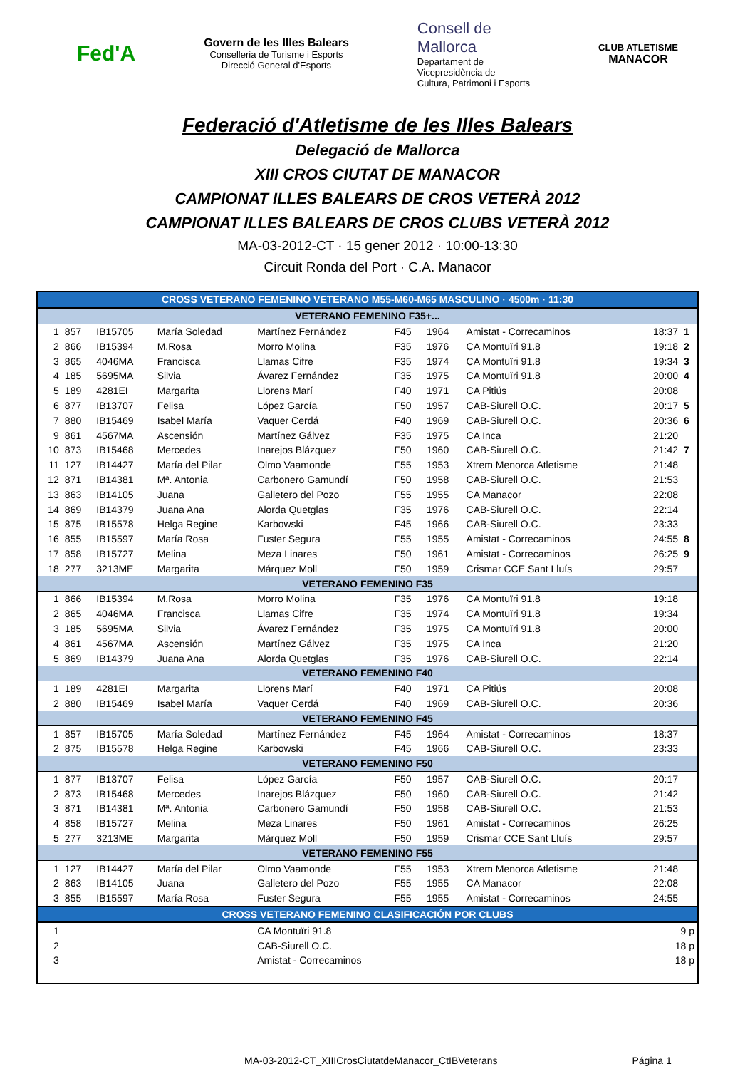Fed'A
Govern de les Illes Balears
Conselleria de Turisme i Esports
Direcció General d'Esports
Consell de
Mallorca
Departament de
Vicepresidència de
Cultura, Patrimoni i Esports
CLUB ATLETISME
MANACOR
Federació d'Atletisme de les Illes Balears
Delegació de Mallorca
XIII CROS CIUTAT DE MANACOR
CAMPIONAT ILLES BALEARS DE CROS VETERÀ 2012
CAMPIONAT ILLES BALEARS DE CROS CLUBS VETERÀ 2012
MA-03-2012-CT · 15 gener 2012 · 10:00-13:30
Circuit Ronda del Port · C.A. Manacor
| CROSS VETERANO FEMENINO VETERANO M55-M60-M65 MASCULINO · 4500m · 11:30 | | | | | | | | | | |
| VETERANO FEMENINO F35+... | | | | | | | | | | |
| 1 | 857 | IB15705 | María Soledad | Martínez Fernández | F45 | 1964 | Amistat - Correcaminos | | 18:37 | 1 |
| 2 | 866 | IB15394 | M.Rosa | Morro Molina | F35 | 1976 | CA Montuïri 91.8 | | 19:18 | 2 |
| 3 | 865 | 4046MA | Francisca | Llamas Cifre | F35 | 1974 | CA Montuïri 91.8 | | 19:34 | 3 |
| 4 | 185 | 5695MA | Silvia | Ávarez Fernández | F35 | 1975 | CA Montuïri 91.8 | | 20:00 | 4 |
| 5 | 189 | 4281EI | Margarita | Llorens Marí | F40 | 1971 | CA Pitiús | | 20:08 | |
| 6 | 877 | IB13707 | Felisa | López García | F50 | 1957 | CAB-Siurell O.C. | | 20:17 | 5 |
| 7 | 880 | IB15469 | Isabel María | Vaquer Cerdá | F40 | 1969 | CAB-Siurell O.C. | | 20:36 | 6 |
| 9 | 861 | 4567MA | Ascensión | Martínez Gálvez | F35 | 1975 | CA Inca | | 21:20 | |
| 10 | 873 | IB15468 | Mercedes | Inarejos Blázquez | F50 | 1960 | CAB-Siurell O.C. | | 21:42 | 7 |
| 11 | 127 | IB14427 | María del Pilar | Olmo Vaamonde | F55 | 1953 | Xtrem Menorca Atletisme | | 21:48 | |
| 12 | 871 | IB14381 | Mª. Antonia | Carbonero Gamundí | F50 | 1958 | CAB-Siurell O.C. | | 21:53 | |
| 13 | 863 | IB14105 | Juana | Galletero del Pozo | F55 | 1955 | CA Manacor | | 22:08 | |
| 14 | 869 | IB14379 | Juana Ana | Alorda Quetglas | F35 | 1976 | CAB-Siurell O.C. | | 22:14 | |
| 15 | 875 | IB15578 | Helga Regine | Karbowski | F45 | 1966 | CAB-Siurell O.C. | | 23:33 | |
| 16 | 855 | IB15597 | María Rosa | Fuster Segura | F55 | 1955 | Amistat - Correcaminos | | 24:55 | 8 |
| 17 | 858 | IB15727 | Melina | Meza Linares | F50 | 1961 | Amistat - Correcaminos | | 26:25 | 9 |
| 18 | 277 | 3213ME | Margarita | Márquez Moll | F50 | 1959 | Crismar CCE Sant Lluís | | 29:57 | |
| VETERANO FEMENINO F35 | | | | | | | | | | |
| 1 | 866 | IB15394 | M.Rosa | Morro Molina | F35 | 1976 | CA Montuïri 91.8 | | 19:18 | |
| 2 | 865 | 4046MA | Francisca | Llamas Cifre | F35 | 1974 | CA Montuïri 91.8 | | 19:34 | |
| 3 | 185 | 5695MA | Silvia | Ávarez Fernández | F35 | 1975 | CA Montuïri 91.8 | | 20:00 | |
| 4 | 861 | 4567MA | Ascensión | Martínez Gálvez | F35 | 1975 | CA Inca | | 21:20 | |
| 5 | 869 | IB14379 | Juana Ana | Alorda Quetglas | F35 | 1976 | CAB-Siurell O.C. | | 22:14 | |
| VETERANO FEMENINO F40 | | | | | | | | | | |
| 1 | 189 | 4281EI | Margarita | Llorens Marí | F40 | 1971 | CA Pitiús | | 20:08 | |
| 2 | 880 | IB15469 | Isabel María | Vaquer Cerdá | F40 | 1969 | CAB-Siurell O.C. | | 20:36 | |
| VETERANO FEMENINO F45 | | | | | | | | | | |
| 1 | 857 | IB15705 | María Soledad | Martínez Fernández | F45 | 1964 | Amistat - Correcaminos | | 18:37 | |
| 2 | 875 | IB15578 | Helga Regine | Karbowski | F45 | 1966 | CAB-Siurell O.C. | | 23:33 | |
| VETERANO FEMENINO F50 | | | | | | | | | | |
| 1 | 877 | IB13707 | Felisa | López García | F50 | 1957 | CAB-Siurell O.C. | | 20:17 | |
| 2 | 873 | IB15468 | Mercedes | Inarejos Blázquez | F50 | 1960 | CAB-Siurell O.C. | | 21:42 | |
| 3 | 871 | IB14381 | Mª. Antonia | Carbonero Gamundí | F50 | 1958 | CAB-Siurell O.C. | | 21:53 | |
| 4 | 858 | IB15727 | Melina | Meza Linares | F50 | 1961 | Amistat - Correcaminos | | 26:25 | |
| 5 | 277 | 3213ME | Margarita | Márquez Moll | F50 | 1959 | Crismar CCE Sant Lluís | | 29:57 | |
| VETERANO FEMENINO F55 | | | | | | | | | | |
| 1 | 127 | IB14427 | María del Pilar | Olmo Vaamonde | F55 | 1953 | Xtrem Menorca Atletisme | | 21:48 | |
| 2 | 863 | IB14105 | Juana | Galletero del Pozo | F55 | 1955 | CA Manacor | | 22:08 | |
| 3 | 855 | IB15597 | María Rosa | Fuster Segura | F55 | 1955 | Amistat - Correcaminos | | 24:55 | |
| CROSS VETERANO FEMENINO CLASIFICACIÓN POR CLUBS | | | | | | | | | | |
| 1 | | | | CA Montuïri 91.8 | | | | | 9 p | |
| 2 | | | | CAB-Siurell O.C. | | | | | 18 p | |
| 3 | | | | Amistat - Correcaminos | | | | | 18 p | |
MA-03-2012-CT_XIIICrosCiutatdeManacor_CtIBVeterans Página 1